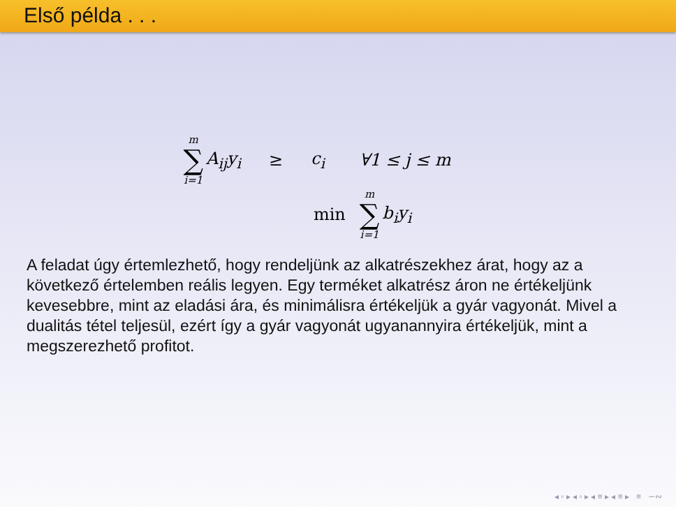Első példa . . .
m ∑ i=1 A<sub>ij</sub>y<sub>i</sub> ≥ c<sub>i</sub> ∀1 ≤ j ≤ m
min m ∑ i=1 b<sub>i</sub>y<sub>i</sub>
A feladat úgy értemlezhető, hogy rendeljünk az alkatrészekhez árat, hogy az a következő értelemben reális legyen. Egy terméket alkatrész áron ne értékeljünk kevesebbre, mint az eladási ára, és minimálisra értékeljük a gyár vagyonát. Mivel a dualitás tétel teljesül, ezért így a gyár vagyonát ugyanannyira értékeljük, mint a megszerezhető profitot.
◂ ▫ ▸ ◂ ▫ ▸ ◂ ≡ ▸ ◂ ≡ ▸ ≡ ∽∾